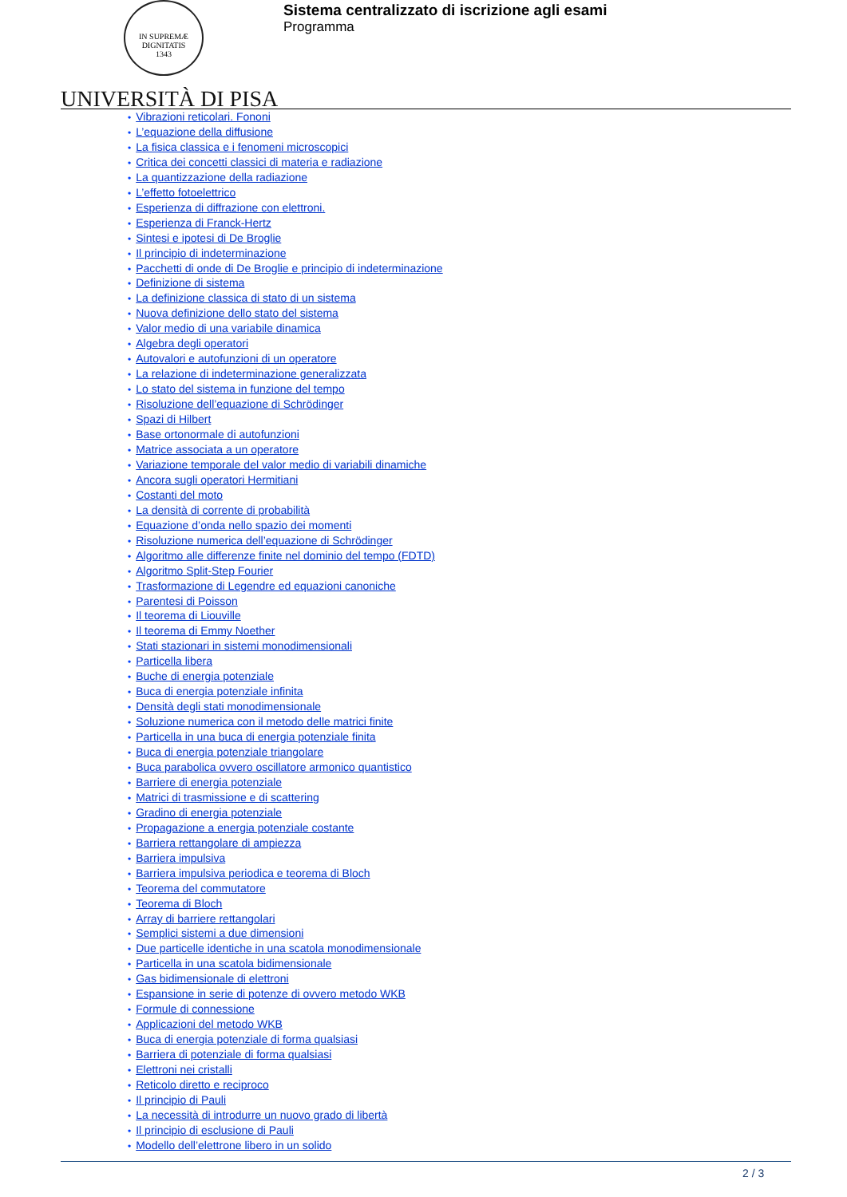IN SUPREMÆ DIGNITATIS
1343
UNIVERSITÀ DI PISA
Sistema centralizzato di iscrizione agli esami
Programma
• Vibrazioni reticolari. Fononi
• L’equazione della diffusione
• La fisica classica e i fenomeni microscopici
• Critica dei concetti classici di materia e radiazione
• La quantizzazione della radiazione
• L’effetto fotoelettrico
• Esperienza di diffrazione con elettroni.
• Esperienza di Franck-Hertz
• Sintesi e ipotesi di De Broglie
• Il principio di indeterminazione
• Pacchetti di onde di De Broglie e principio di indeterminazione
• Definizione di sistema
• La definizione classica di stato di un sistema
• Nuova definizione dello stato del sistema
• Valor medio di una variabile dinamica
• Algebra degli operatori
• Autovalori e autofunzioni di un operatore
• La relazione di indeterminazione generalizzata
• Lo stato del sistema in funzione del tempo
• Risoluzione dell’equazione di Schrödinger
• Spazi di Hilbert
• Base ortonormale di autofunzioni
• Matrice associata a un operatore
• Variazione temporale del valor medio di variabili dinamiche
• Ancora sugli operatori Hermitiani
• Costanti del moto
• La densità di corrente di probabilità
• Equazione d’onda nello spazio dei momenti
• Risoluzione numerica dell’equazione di Schrödinger
• Algoritmo alle differenze finite nel dominio del tempo (FDTD)
• Algoritmo Split-Step Fourier
• Trasformazione di Legendre ed equazioni canoniche
• Parentesi di Poisson
• Il teorema di Liouville
• Il teorema di Emmy Noether
• Stati stazionari in sistemi monodimensionali
• Particella libera
• Buche di energia potenziale
• Buca di energia potenziale infinita
• Densità degli stati monodimensionale
• Soluzione numerica con il metodo delle matrici finite
• Particella in una buca di energia potenziale finita
• Buca di energia potenziale triangolare
• Buca parabolica ovvero oscillatore armonico quantistico
• Barriere di energia potenziale
• Matrici di trasmissione e di scattering
• Gradino di energia potenziale
• Propagazione a energia potenziale costante
• Barriera rettangolare di ampiezza
• Barriera impulsiva
• Barriera impulsiva periodica e teorema di Bloch
• Teorema del commutatore
• Teorema di Bloch
• Array di barriere rettangolari
• Semplici sistemi a due dimensioni
• Due particelle identiche in una scatola monodimensionale
• Particella in una scatola bidimensionale
• Gas bidimensionale di elettroni
• Espansione in serie di potenze di ovvero metodo WKB
• Formule di connessione
• Applicazioni del metodo WKB
• Buca di energia potenziale di forma qualsiasi
• Barriera di potenziale di forma qualsiasi
• Elettroni nei cristalli
• Reticolo diretto e reciproco
• Il principio di Pauli
• La necessità di introdurre un nuovo grado di libertà
• Il principio di esclusione di Pauli
• Modello dell’elettrone libero in un solido
2 / 3